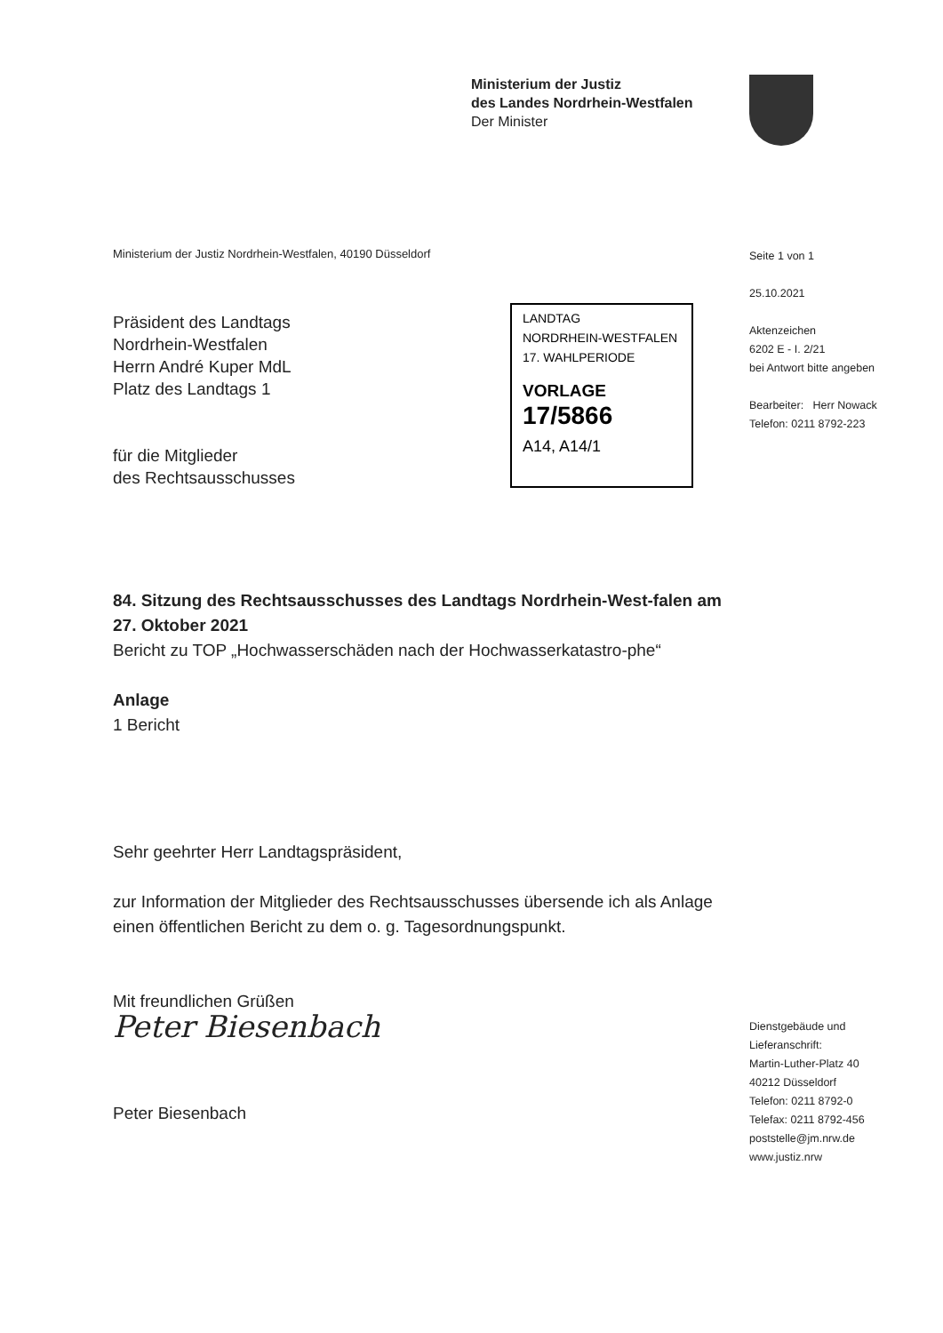Ministerium der Justiz
des Landes Nordrhein-Westfalen
Der Minister
Ministerium der Justiz Nordrhein-Westfalen, 40190 Düsseldorf
Seite 1 von 1
25.10.2021
Aktenzeichen
6202 E - I. 2/21
bei Antwort bitte angeben
Bearbeiter: Herr Nowack
Telefon: 0211 8792-223
Präsident des Landtags
Nordrhein-Westfalen
Herrn André Kuper MdL
Platz des Landtags 1
für die Mitglieder
des Rechtsausschusses
LANDTAG
NORDRHEIN-WESTFALEN
17. WAHLPERIODE
VORLAGE
17/5866
A14, A14/1
84. Sitzung des Rechtsausschusses des Landtags Nordrhein-West-falen am 27. Oktober 2021
Bericht zu TOP „Hochwasserschäden nach der Hochwasserkatastro-phe“
Anlage
1 Bericht
Sehr geehrter Herr Landtagspräsident,
zur Information der Mitglieder des Rechtsausschusses übersende ich als Anlage einen öffentlichen Bericht zu dem o. g. Tagesordnungspunkt.
Mit freundlichen Grüßen
Peter Biesenbach
Peter Biesenbach
Dienstgebäude und
Lieferanschrift:
Martin-Luther-Platz 40
40212 Düsseldorf
Telefon: 0211 8792-0
Telefax: 0211 8792-456
poststelle@jm.nrw.de
www.justiz.nrw